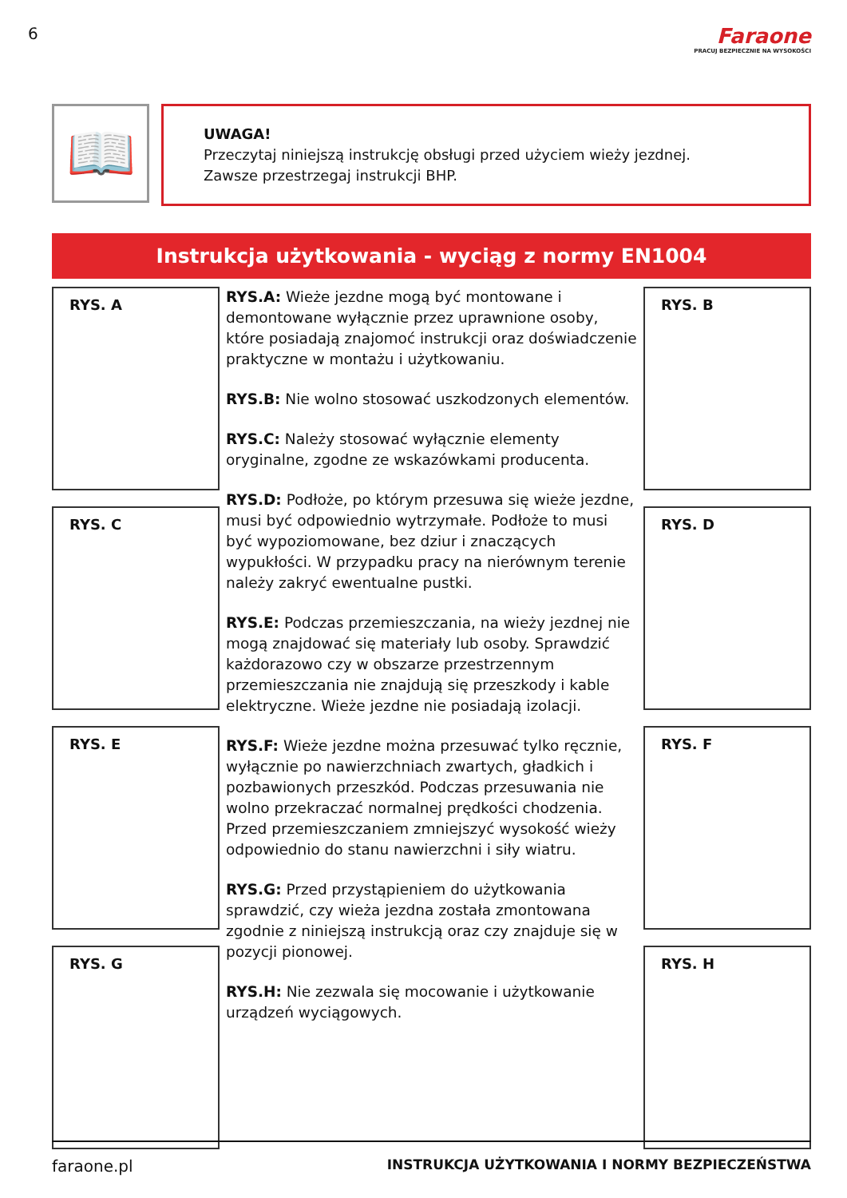6
Faraone
PRACUJ BEZPIECZNIE NA WYSOKOŚCI
📖
UWAGA!
Przeczytaj niniejszą instrukcję obsługi przed użyciem wieży jezdnej.
Zawsze przestrzegaj instrukcji BHP.
Instrukcja użytkowania - wyciąg z normy EN1004
RYS. A
RYS. C
RYS. E
RYS. G
RYS.A: Wieże jezdne mogą być montowane i demontowane wyłącznie przez uprawnione osoby, które posiadają znajomoć instrukcji oraz doświadczenie praktyczne w montażu i użytkowaniu.
RYS.B: Nie wolno stosować uszkodzonych elementów.
RYS.C: Należy stosować wyłącznie elementy oryginalne, zgodne ze wskazówkami producenta.
RYS.D: Podłoże, po którym przesuwa się wieże jezdne, musi być odpowiednio wytrzymałe. Podłoże to musi być wypoziomowane, bez dziur i znaczących wypukłości. W przypadku pracy na nierównym terenie należy zakryć ewentualne pustki.
RYS.E: Podczas przemieszczania, na wieży jezdnej nie mogą znajdować się materiały lub osoby. Sprawdzić każdorazowo czy w obszarze przestrzennym przemieszczania nie znajdują się przeszkody i kable elektryczne. Wieże jezdne nie posiadają izolacji.
RYS.F: Wieże jezdne można przesuwać tylko ręcznie, wyłącznie po nawierzchniach zwartych, gładkich i pozbawionych przeszkód. Podczas przesuwania nie wolno przekraczać normalnej prędkości chodzenia. Przed przemieszczaniem zmniejszyć wysokość wieży odpowiednio do stanu nawierzchni i siły wiatru.
RYS.G: Przed przystąpieniem do użytkowania sprawdzić, czy wieża jezdna została zmontowana zgodnie z niniejszą instrukcją oraz czy znajduje się w pozycji pionowej.
RYS.H: Nie zezwala się mocowanie i użytkowanie urządzeń wyciągowych.
RYS. B
RYS. D
RYS. F
RYS. H
faraone.pl INSTRUKCJA UŻYTKOWANIA I NORMY BEZPIECZEŃSTWA